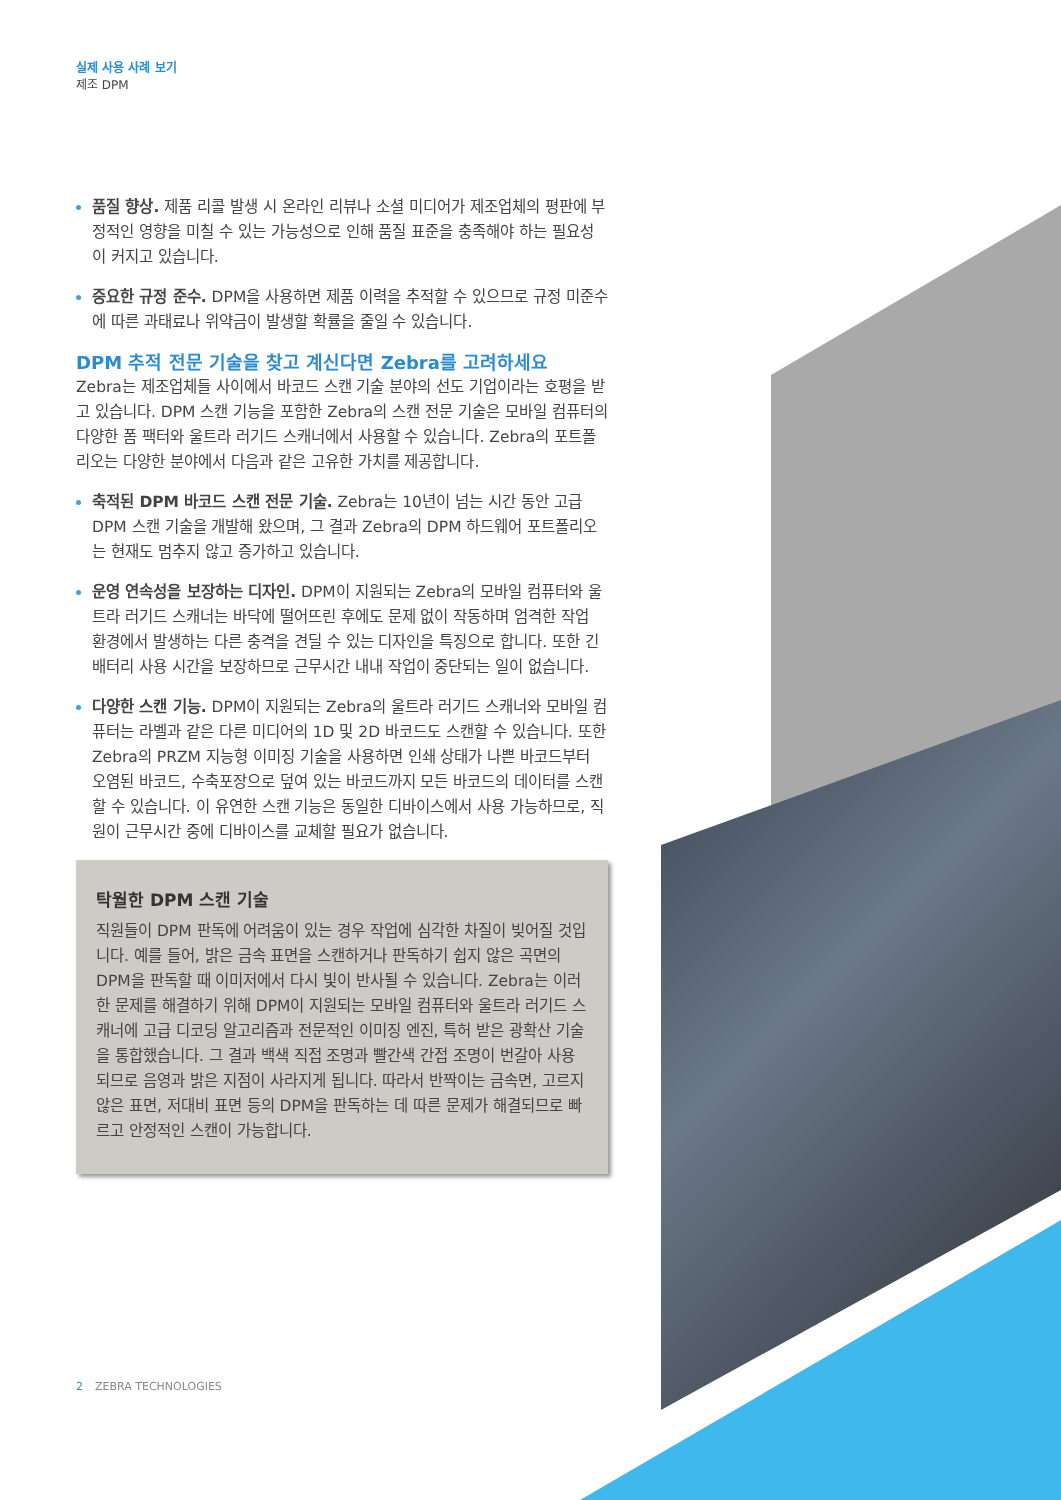실제 사용 사례 보기
제조 DPM
품질 향상. 제품 리콜 발생 시 온라인 리뷰나 소셜 미디어가 제조업체의 평판에 부정적인 영향을 미칠 수 있는 가능성으로 인해 품질 표준을 충족해야 하는 필요성이 커지고 있습니다.
중요한 규정 준수. DPM을 사용하면 제품 이력을 추적할 수 있으므로 규정 미준수에 따른 과태료나 위약금이 발생할 확률을 줄일 수 있습니다.
DPM 추적 전문 기술을 찾고 계신다면 Zebra를 고려하세요
Zebra는 제조업체들 사이에서 바코드 스캔 기술 분야의 선도 기업이라는 호평을 받고 있습니다. DPM 스캔 기능을 포함한 Zebra의 스캔 전문 기술은 모바일 컴퓨터의 다양한 폼 팩터와 울트라 러기드 스캐너에서 사용할 수 있습니다. Zebra의 포트폴리오는 다양한 분야에서 다음과 같은 고유한 가치를 제공합니다.
축적된 DPM 바코드 스캔 전문 기술. Zebra는 10년이 넘는 시간 동안 고급 DPM 스캔 기술을 개발해 왔으며, 그 결과 Zebra의 DPM 하드웨어 포트폴리오는 현재도 멈추지 않고 증가하고 있습니다.
운영 연속성을 보장하는 디자인. DPM이 지원되는 Zebra의 모바일 컴퓨터와 울트라 러기드 스캐너는 바닥에 떨어뜨린 후에도 문제 없이 작동하며 엄격한 작업 환경에서 발생하는 다른 충격을 견딜 수 있는 디자인을 특징으로 합니다. 또한 긴 배터리 사용 시간을 보장하므로 근무시간 내내 작업이 중단되는 일이 없습니다.
다양한 스캔 기능. DPM이 지원되는 Zebra의 울트라 러기드 스캐너와 모바일 컴퓨터는 라벨과 같은 다른 미디어의 1D 및 2D 바코드도 스캔할 수 있습니다. 또한 Zebra의 PRZM 지능형 이미징 기술을 사용하면 인쇄 상태가 나쁜 바코드부터 오염된 바코드, 수축포장으로 덮여 있는 바코드까지 모든 바코드의 데이터를 스캔할 수 있습니다. 이 유연한 스캔 기능은 동일한 디바이스에서 사용 가능하므로, 직원이 근무시간 중에 디바이스를 교체할 필요가 없습니다.
탁월한 DPM 스캔 기술
직원들이 DPM 판독에 어려움이 있는 경우 작업에 심각한 차질이 빚어질 것입니다. 예를 들어, 밝은 금속 표면을 스캔하거나 판독하기 쉽지 않은 곡면의 DPM을 판독할 때 이미저에서 다시 빛이 반사될 수 있습니다. Zebra는 이러한 문제를 해결하기 위해 DPM이 지원되는 모바일 컴퓨터와 울트라 러기드 스캐너에 고급 디코딩 알고리즘과 전문적인 이미징 엔진, 특허 받은 광확산 기술을 통합했습니다. 그 결과 백색 직접 조명과 빨간색 간접 조명이 번갈아 사용되므로 음영과 밝은 지점이 사라지게 됩니다. 따라서 반짝이는 금속면, 고르지 않은 표면, 저대비 표면 등의 DPM을 판독하는 데 따른 문제가 해결되므로 빠르고 안정적인 스캔이 가능합니다.
2 ZEBRA TECHNOLOGIES